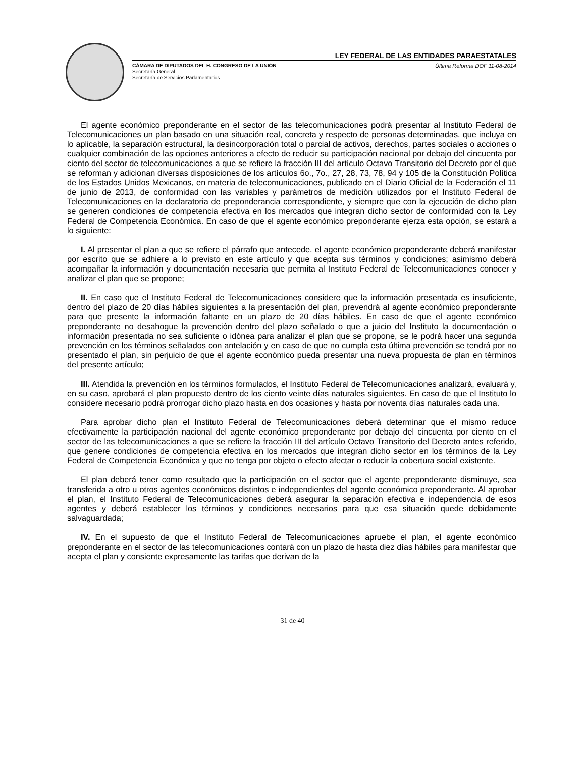LEY FEDERAL DE LAS ENTIDADES PARAESTATALES
CÁMARA DE DIPUTADOS DEL H. CONGRESO DE LA UNIÓN Última Reforma DOF 11-08-2014
Secretaría General
Secretaría de Servicios Parlamentarios
El agente económico preponderante en el sector de las telecomunicaciones podrá presentar al Instituto Federal de Telecomunicaciones un plan basado en una situación real, concreta y respecto de personas determinadas, que incluya en lo aplicable, la separación estructural, la desincorporación total o parcial de activos, derechos, partes sociales o acciones o cualquier combinación de las opciones anteriores a efecto de reducir su participación nacional por debajo del cincuenta por ciento del sector de telecomunicaciones a que se refiere la fracción III del artículo Octavo Transitorio del Decreto por el que se reforman y adicionan diversas disposiciones de los artículos 6o., 7o., 27, 28, 73, 78, 94 y 105 de la Constitución Política de los Estados Unidos Mexicanos, en materia de telecomunicaciones, publicado en el Diario Oficial de la Federación el 11 de junio de 2013, de conformidad con las variables y parámetros de medición utilizados por el Instituto Federal de Telecomunicaciones en la declaratoria de preponderancia correspondiente, y siempre que con la ejecución de dicho plan se generen condiciones de competencia efectiva en los mercados que integran dicho sector de conformidad con la Ley Federal de Competencia Económica. En caso de que el agente económico preponderante ejerza esta opción, se estará a lo siguiente:
I. Al presentar el plan a que se refiere el párrafo que antecede, el agente económico preponderante deberá manifestar por escrito que se adhiere a lo previsto en este artículo y que acepta sus términos y condiciones; asimismo deberá acompañar la información y documentación necesaria que permita al Instituto Federal de Telecomunicaciones conocer y analizar el plan que se propone;
II. En caso que el Instituto Federal de Telecomunicaciones considere que la información presentada es insuficiente, dentro del plazo de 20 días hábiles siguientes a la presentación del plan, prevendrá al agente económico preponderante para que presente la información faltante en un plazo de 20 días hábiles. En caso de que el agente económico preponderante no desahogue la prevención dentro del plazo señalado o que a juicio del Instituto la documentación o información presentada no sea suficiente o idónea para analizar el plan que se propone, se le podrá hacer una segunda prevención en los términos señalados con antelación y en caso de que no cumpla esta última prevención se tendrá por no presentado el plan, sin perjuicio de que el agente económico pueda presentar una nueva propuesta de plan en términos del presente artículo;
III. Atendida la prevención en los términos formulados, el Instituto Federal de Telecomunicaciones analizará, evaluará y, en su caso, aprobará el plan propuesto dentro de los ciento veinte días naturales siguientes. En caso de que el Instituto lo considere necesario podrá prorrogar dicho plazo hasta en dos ocasiones y hasta por noventa días naturales cada una.
Para aprobar dicho plan el Instituto Federal de Telecomunicaciones deberá determinar que el mismo reduce efectivamente la participación nacional del agente económico preponderante por debajo del cincuenta por ciento en el sector de las telecomunicaciones a que se refiere la fracción III del artículo Octavo Transitorio del Decreto antes referido, que genere condiciones de competencia efectiva en los mercados que integran dicho sector en los términos de la Ley Federal de Competencia Económica y que no tenga por objeto o efecto afectar o reducir la cobertura social existente.
El plan deberá tener como resultado que la participación en el sector que el agente preponderante disminuye, sea transferida a otro u otros agentes económicos distintos e independientes del agente económico preponderante. Al aprobar el plan, el Instituto Federal de Telecomunicaciones deberá asegurar la separación efectiva e independencia de esos agentes y deberá establecer los términos y condiciones necesarios para que esa situación quede debidamente salvaguardada;
IV. En el supuesto de que el Instituto Federal de Telecomunicaciones apruebe el plan, el agente económico preponderante en el sector de las telecomunicaciones contará con un plazo de hasta diez días hábiles para manifestar que acepta el plan y consiente expresamente las tarifas que derivan de la
31 de 40